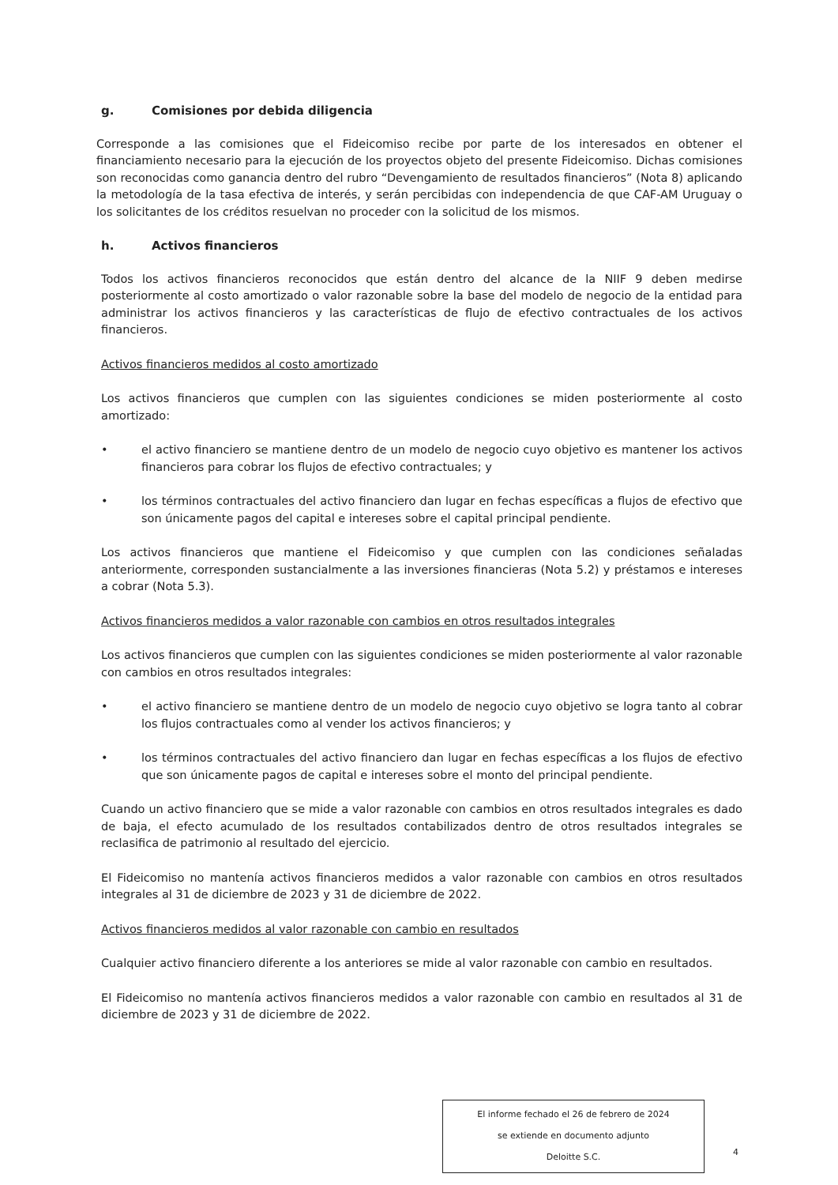g. Comisiones por debida diligencia
Corresponde a las comisiones que el Fideicomiso recibe por parte de los interesados en obtener el financiamiento necesario para la ejecución de los proyectos objeto del presente Fideicomiso. Dichas comisiones son reconocidas como ganancia dentro del rubro “Devengamiento de resultados financieros” (Nota 8) aplicando la metodología de la tasa efectiva de interés, y serán percibidas con independencia de que CAF-AM Uruguay o los solicitantes de los créditos resuelvan no proceder con la solicitud de los mismos.
h. Activos financieros
Todos los activos financieros reconocidos que están dentro del alcance de la NIIF 9 deben medirse posteriormente al costo amortizado o valor razonable sobre la base del modelo de negocio de la entidad para administrar los activos financieros y las características de flujo de efectivo contractuales de los activos financieros.
Activos financieros medidos al costo amortizado
Los activos financieros que cumplen con las siguientes condiciones se miden posteriormente al costo amortizado:
• el activo financiero se mantiene dentro de un modelo de negocio cuyo objetivo es mantener los activos financieros para cobrar los flujos de efectivo contractuales; y
• los términos contractuales del activo financiero dan lugar en fechas específicas a flujos de efectivo que son únicamente pagos del capital e intereses sobre el capital principal pendiente.
Los activos financieros que mantiene el Fideicomiso y que cumplen con las condiciones señaladas anteriormente, corresponden sustancialmente a las inversiones financieras (Nota 5.2) y préstamos e intereses a cobrar (Nota 5.3).
Activos financieros medidos a valor razonable con cambios en otros resultados integrales
Los activos financieros que cumplen con las siguientes condiciones se miden posteriormente al valor razonable con cambios en otros resultados integrales:
• el activo financiero se mantiene dentro de un modelo de negocio cuyo objetivo se logra tanto al cobrar los flujos contractuales como al vender los activos financieros; y
• los términos contractuales del activo financiero dan lugar en fechas específicas a los flujos de efectivo que son únicamente pagos de capital e intereses sobre el monto del principal pendiente.
Cuando un activo financiero que se mide a valor razonable con cambios en otros resultados integrales es dado de baja, el efecto acumulado de los resultados contabilizados dentro de otros resultados integrales se reclasifica de patrimonio al resultado del ejercicio.
El Fideicomiso no mantenía activos financieros medidos a valor razonable con cambios en otros resultados integrales al 31 de diciembre de 2023 y 31 de diciembre de 2022.
Activos financieros medidos al valor razonable con cambio en resultados
Cualquier activo financiero diferente a los anteriores se mide al valor razonable con cambio en resultados.
El Fideicomiso no mantenía activos financieros medidos a valor razonable con cambio en resultados al 31 de diciembre de 2023 y 31 de diciembre de 2022.
El informe fechado el 26 de febrero de 2024
se extiende en documento adjunto
Deloitte S.C.
4